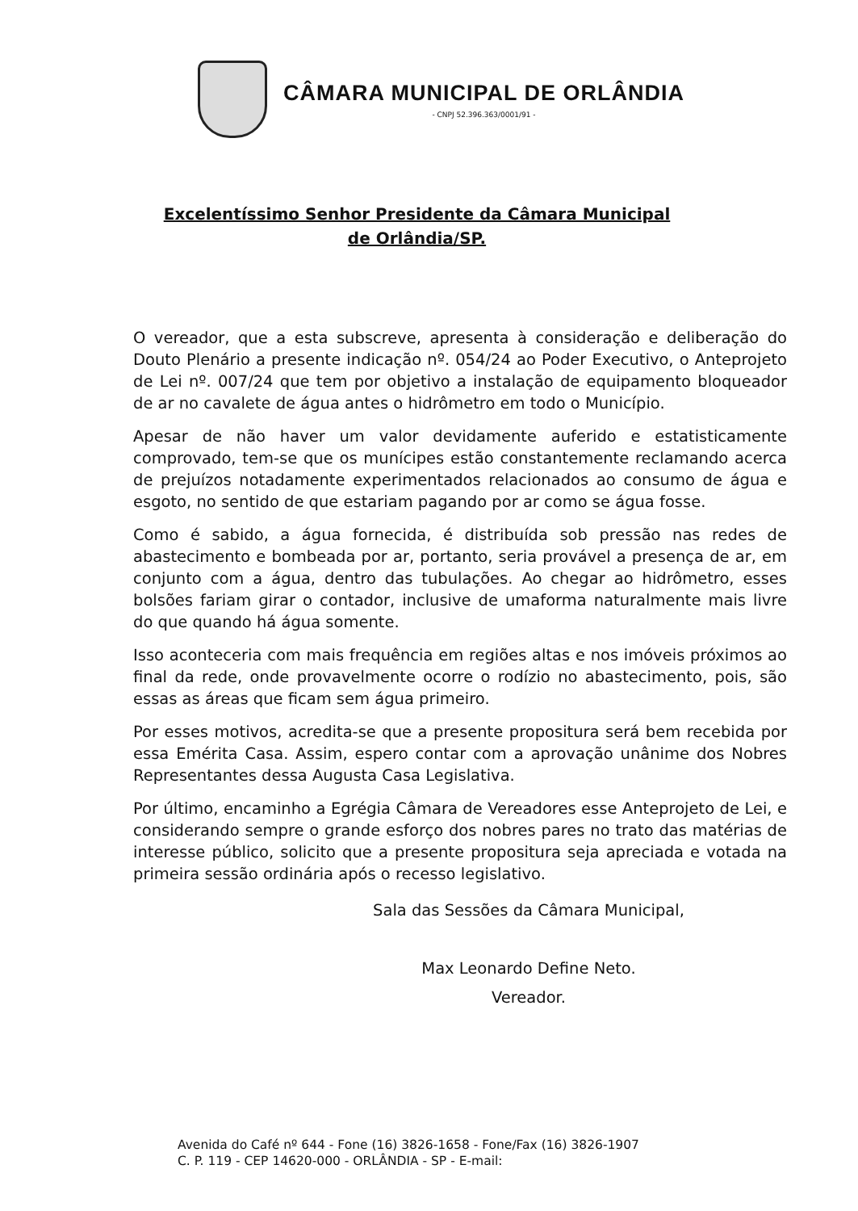CÂMARA MUNICIPAL DE ORLÂNDIA
- CNPJ 52.396.363/0001/91 -
Excelentíssimo Senhor Presidente da Câmara Municipal de Orlândia/SP.
O vereador, que a esta subscreve, apresenta à consideração e deliberação do Douto Plenário a presente indicação nº. 054/24 ao Poder Executivo, o Anteprojeto de Lei nº. 007/24 que tem por objetivo a instalação de equipamento bloqueador de ar no cavalete de água antes o hidrômetro em todo o Município.
Apesar de não haver um valor devidamente auferido e estatisticamente comprovado, tem-se que os munícipes estão constantemente reclamando acerca de prejuízos notadamente experimentados relacionados ao consumo de água e esgoto, no sentido de que estariam pagando por ar como se água fosse.
Como é sabido, a água fornecida, é distribuída sob pressão nas redes de abastecimento e bombeada por ar, portanto, seria provável a presença de ar, em conjunto com a água, dentro das tubulações. Ao chegar ao hidrômetro, esses bolsões fariam girar o contador, inclusive de umaforma naturalmente mais livre do que quando há água somente.
Isso aconteceria com mais frequência em regiões altas e nos imóveis próximos ao final da rede, onde provavelmente ocorre o rodízio no abastecimento, pois, são essas as áreas que ficam sem água primeiro.
Por esses motivos, acredita-se que a presente propositura será bem recebida por essa Emérita Casa. Assim, espero contar com a aprovação unânime dos Nobres Representantes dessa Augusta Casa Legislativa.
Por último, encaminho a Egrégia Câmara de Vereadores esse Anteprojeto de Lei, e considerando sempre o grande esforço dos nobres pares no trato das matérias de interesse público, solicito que a presente propositura seja apreciada e votada na primeira sessão ordinária após o recesso legislativo.
Sala das Sessões da Câmara Municipal,
Max Leonardo Define Neto.
Vereador.
Avenida do Café nº 644 - Fone (16) 3826-1658 - Fone/Fax (16) 3826-1907
C. P. 119 - CEP 14620-000 - ORLÂNDIA - SP - E-mail: